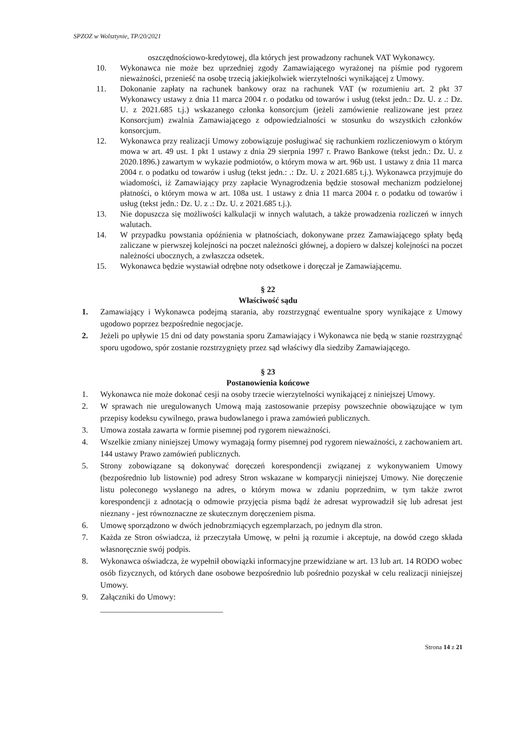SPZOZ w Wolsztynie, TP/20/2021
oszczędnościowo-kredytowej, dla których jest prowadzony rachunek VAT Wykonawcy.
10. Wykonawca nie może bez uprzedniej zgody Zamawiającego wyrażonej na piśmie pod rygorem nieważności, przenieść na osobę trzecią jakiejkolwiek wierzytelności wynikającej z Umowy.
11. Dokonanie zapłaty na rachunek bankowy oraz na rachunek VAT (w rozumieniu art. 2 pkt 37 Wykonawcy ustawy z dnia 11 marca 2004 r. o podatku od towarów i usług (tekst jedn.: Dz. U. z .: Dz. U. z 2021.685 t.j.) wskazanego członka konsorcjum (jeżeli zamówienie realizowane jest przez Konsorcjum) zwalnia Zamawiającego z odpowiedzialności w stosunku do wszystkich członków konsorcjum.
12. Wykonawca przy realizacji Umowy zobowiązuje posługiwać się rachunkiem rozliczeniowym o którym mowa w art. 49 ust. 1 pkt 1 ustawy z dnia 29 sierpnia 1997 r. Prawo Bankowe (tekst jedn.: Dz. U. z 2020.1896.) zawartym w wykazie podmiotów, o którym mowa w art. 96b ust. 1 ustawy z dnia 11 marca 2004 r. o podatku od towarów i usług (tekst jedn.: .: Dz. U. z 2021.685 t.j.). Wykonawca przyjmuje do wiadomości, iż Zamawiający przy zapłacie Wynagrodzenia będzie stosował mechanizm podzielonej płatności, o którym mowa w art. 108a ust. 1 ustawy z dnia 11 marca 2004 r. o podatku od towarów i usług (tekst jedn.: Dz. U. z .: Dz. U. z 2021.685 t.j.).
13. Nie dopuszcza się możliwości kalkulacji w innych walutach, a także prowadzenia rozliczeń w innych walutach.
14. W przypadku powstania opóźnienia w płatnościach, dokonywane przez Zamawiającego spłaty będą zaliczane w pierwszej kolejności na poczet należności głównej, a dopiero w dalszej kolejności na poczet należności ubocznych, a zwłaszcza odsetek.
15. Wykonawca będzie wystawiał odrębne noty odsetkowe i doręczał je Zamawiającemu.
§ 22
Właściwość sądu
1. Zamawiający i Wykonawca podejmą starania, aby rozstrzygnąć ewentualne spory wynikające z Umowy ugodowo poprzez bezpośrednie negocjacje.
2. Jeżeli po upływie 15 dni od daty powstania sporu Zamawiający i Wykonawca nie będą w stanie rozstrzygnąć sporu ugodowo, spór zostanie rozstrzygnięty przez sąd właściwy dla siedziby Zamawiającego.
§ 23
Postanowienia końcowe
1. Wykonawca nie może dokonać cesji na osoby trzecie wierzytelności wynikającej z niniejszej Umowy.
2. W sprawach nie uregulowanych Umową mają zastosowanie przepisy powszechnie obowiązujące w tym przepisy kodeksu cywilnego, prawa budowlanego i prawa zamówień publicznych.
3. Umowa została zawarta w formie pisemnej pod rygorem nieważności.
4. Wszelkie zmiany niniejszej Umowy wymagają formy pisemnej pod rygorem nieważności, z zachowaniem art. 144 ustawy Prawo zamówień publicznych.
5. Strony zobowiązane są dokonywać doręczeń korespondencji związanej z wykonywaniem Umowy (bezpośrednio lub listownie) pod adresy Stron wskazane w komparycji niniejszej Umowy. Nie doręczenie listu poleconego wysłanego na adres, o którym mowa w zdaniu poprzednim, w tym także zwrot korespondencji z adnotacją o odmowie przyjęcia pisma bądź że adresat wyprowadził się lub adresat jest nieznany - jest równoznaczne ze skutecznym doręczeniem pisma.
6. Umowę sporządzono w dwóch jednobrzmiących egzemplarzach, po jednym dla stron.
7. Każda ze Stron oświadcza, iż przeczytała Umowę, w pełni ją rozumie i akceptuje, na dowód czego składa własnoręcznie swój podpis.
8. Wykonawca oświadcza, że wypełnił obowiązki informacyjne przewidziane w art. 13 lub art. 14 RODO wobec osób fizycznych, od których dane osobowe bezpośrednio lub pośrednio pozyskał w celu realizacji niniejszej Umowy.
9. Załączniki do Umowy:
______________________________
Strona 14 z 21